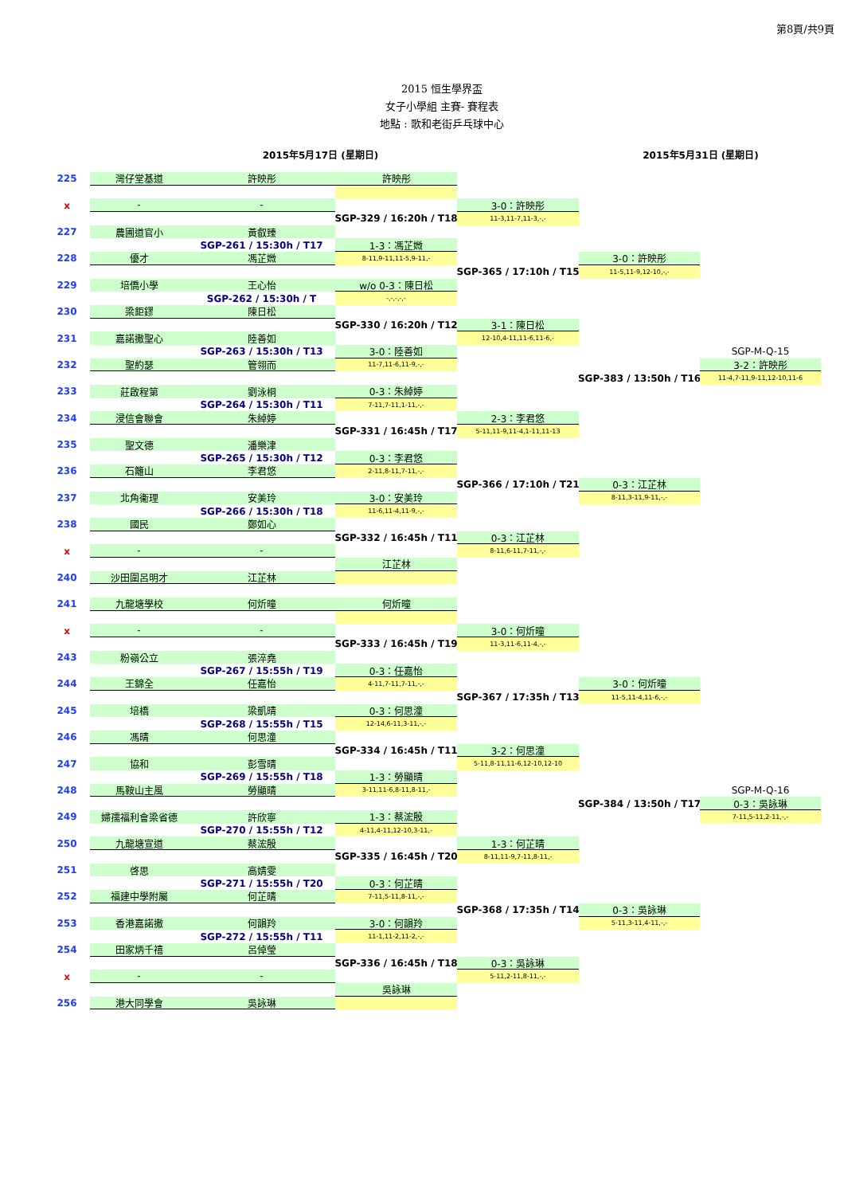第8頁/共9頁
2015 恒生學界盃
女子小學組 主賽- 賽程表
地點 : 歌和老街乒乓球中心
2015年5月17日 (星期日) 2015年5月31日 (星期日)
225
灣仔堂基道
許映彤
許映彤
x
-
-
3-0：許映彤
SGP-329 / 16:20h / T18
11-3,11-7,11-3,-,-
227
農圃道官小
黃叡臻
SGP-261 / 15:30h / T17
1-3：馮芷媺
228
優才
馮芷媺
8-11,9-11,11-5,9-11,-
3-0：許映彤
SGP-365 / 17:10h / T15
11-5,11-9,12-10,-,-
229
培僑小學
王心怡
w/o 0-3：陳日松
SGP-262 / 15:30h / T
-,-,-,-,-
230
梁鉅鏐
陳日松
SGP-330 / 16:20h / T12
3-1：陳日松
231
嘉諾撒聖心
陸善如
12-10,4-11,11-6,11-6,-
SGP-263 / 15:30h / T13
3-0：陸善如
SGP-M-Q-15
232
聖約瑟
管翎而
11-7,11-6,11-9,-,-
3-2：許映彤
SGP-383 / 13:50h / T16
11-4,7-11,9-11,12-10,11-6
233
莊啟程第
劉泳桐
0-3：朱綽婷
SGP-264 / 15:30h / T11
7-11,7-11,1-11,-,-
234
浸信會聯會
朱綽婷
2-3：李君悠
SGP-331 / 16:45h / T17
5-11,11-9,11-4,1-11,11-13
235
聖文德
潘樂津
SGP-265 / 15:30h / T12
0-3：李君悠
236
石籬山
李君悠
2-11,8-11,7-11,-,-
SGP-366 / 17:10h / T21
0-3：江芷林
237
北角衞理
安美玲
3-0：安美玲
8-11,3-11,9-11,-,-
SGP-266 / 15:30h / T18
11-6,11-4,11-9,-,-
238
國民
鄭如心
SGP-332 / 16:45h / T11
0-3：江芷林
x
-
-
8-11,6-11,7-11,-,-
江芷林
240
沙田圍呂明才
江芷林
241
九龍塘學校
何炘曈
何炘曈
x
-
-
3-0：何炘曈
SGP-333 / 16:45h / T19
11-3,11-6,11-4,-,-
243
粉嶺公立
張淬堯
SGP-267 / 15:55h / T19
0-3：任嘉怡
244
王錦全
任嘉怡
4-11,7-11,7-11,-,-
3-0：何炘曈
SGP-367 / 17:35h / T13
11-5,11-4,11-6,-,-
245
培橋
梁凱晴
0-3：何思潼
SGP-268 / 15:55h / T15
12-14,6-11,3-11,-,-
246
馮晴
何思潼
SGP-334 / 16:45h / T11
3-2：何思潼
247
協和
彭雪晴
5-11,8-11,11-6,12-10,12-10
SGP-269 / 15:55h / T18
1-3：勞顯晴
248
馬鞍山主風
勞顯晴
3-11,11-6,8-11,8-11,-
SGP-M-Q-16
SGP-384 / 13:50h / T17
0-3：吳詠琳
249
婦孺福利會梁省德
許欣寧
1-3：蔡浤殷
7-11,5-11,2-11,-,-
SGP-270 / 15:55h / T12
4-11,4-11,12-10,3-11,-
250
九龍塘宣道
蔡浤殷
1-3：何芷晴
SGP-335 / 16:45h / T20
8-11,11-9,7-11,8-11,-
251
啓思
高婧雯
SGP-271 / 15:55h / T20
0-3：何芷晴
252
福建中學附屬
何芷晴
7-11,5-11,8-11,-,-
SGP-368 / 17:35h / T14
0-3：吳詠琳
253
香港嘉諾撒
何韻羚
3-0：何韻羚
5-11,3-11,4-11,-,-
SGP-272 / 15:55h / T11
11-1,11-2,11-2,-,-
254
田家炳千禧
呂倬瑩
SGP-336 / 16:45h / T18
0-3：吳詠琳
x
-
-
5-11,2-11,8-11,-,-
吳詠琳
256
港大同學會
吳詠琳